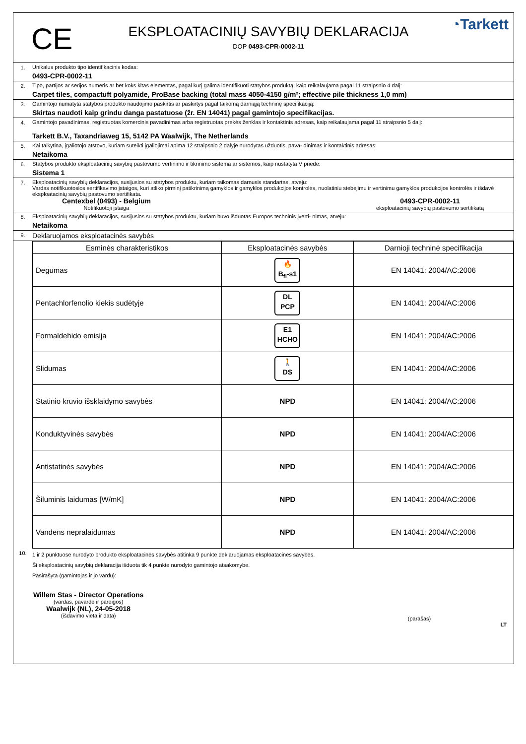CE
EKSPLOATACINIŲ SAVYBIŲ DEKLARACIJA
DOP 0493-CPR-0002-11
◔Tarkett
1. Unikalus produkto tipo identifikacinis kodas:
0493-CPR-0002-11
2. Tipo, partijos ar serijos numeris ar bet koks kitas elementas, pagal kurį galima identifikuoti statybos produktą, kaip reikalaujama pagal 11 straipsnio 4 dalį:
Carpet tiles, compactuft polyamide, ProBase backing (total mass 4050-4150 g/m²; effective pile thickness 1,0 mm)
3. Gamintojo numatyta statybos produkto naudojimo paskirtis ar paskirtys pagal taikomą darniąją techninę specifikaciją:
Skirtas naudoti kaip grindu danga pastatuose (žr. EN 14041) pagal gamintojo specifikacijas.
4. Gamintojo pavadinimas, registruotas komercinis pavadinimas arba registruotas prekės ženklas ir kontaktinis adresas, kaip reikalaujama pagal 11 straipsnio 5 dalį:
Tarkett B.V., Taxandriaweg 15, 5142 PA Waalwijk, The Netherlands
5. Kai taikytina, įgaliotojo atstovo, kuriam suteikti įgaliojimai apima 12 straipsnio 2 dalyje nurodytas užduotis, pava- dinimas ir kontaktinis adresas:
Netaikoma
6. Statybos produkto eksploatacinių savybių pastovumo vertinimo ir tikrinimo sistema ar sistemos, kaip nustatyta V priede:
Sistema 1
7. Eksploatacinių savybių deklaracijos, susijusios su statybos produktu, kuriam taikomas darnusis standartas, atveju:
Vardas notifikuotosios sertifikavimo įstaigos, kuri atliko pirminį patikrinimą gamyklos ir gamyklos produkcijos kontrolės, nuolatiniu stebėjimu ir vertinimu gamyklos produkcijos kontrolės ir išdavė eksploatacinių savybių pastovumo sertifikata.
Centexbel (0493) - Belgium
Notifikuotoji įstaiga
0493-CPR-0002-11
eksploatacinių savybių pastovumo sertifikatą
8. Eksploatacinių savybių deklaracijos, susijusios su statybos produktu, kuriam buvo išduotas Europos techninis įverti- nimas, atveju:
Netaikoma
9.
Deklaruojamos eksploatacinės savybės
| Esminės charakteristikos | Eksploatacinės savybės | Darnioji techninė specifikacija |
| --- | --- | --- |
| Degumas | 🔥 B<sub>fl</sub>-s1 | EN 14041: 2004/AC:2006 |
| Pentachlorfenolio kiekis sudėtyje | DL PCP | EN 14041: 2004/AC:2006 |
| Formaldehido emisija | E1 HCHO | EN 14041: 2004/AC:2006 |
| Slidumas | 🚶 DS | EN 14041: 2004/AC:2006 |
| Statinio krūvio išsklaidymo savybės | NPD | EN 14041: 2004/AC:2006 |
| Konduktyvinės savybės | NPD | EN 14041: 2004/AC:2006 |
| Antistatinės savybės | NPD | EN 14041: 2004/AC:2006 |
| Šiluminis laidumas [W/mK] | NPD | EN 14041: 2004/AC:2006 |
| Vandens nepralaidumas | NPD | EN 14041: 2004/AC:2006 |
10.
1 ir 2 punktuose nurodyto produkto eksploatacinės savybės atitinka 9 punkte deklaruojamas eksploatacines savybes.
Ši eksploatacinių savybių deklaracija išduota tik 4 punkte nurodyto gamintojo atsakomybe.
Pasirašyta (gamintojas ir jo vardu):
Willem Stas - Director Operations
(vardas, pavardė ir pareigos)
Waalwijk (NL), 24-05-2018
(išdavimo vieta ir data)
(parašas)
LT